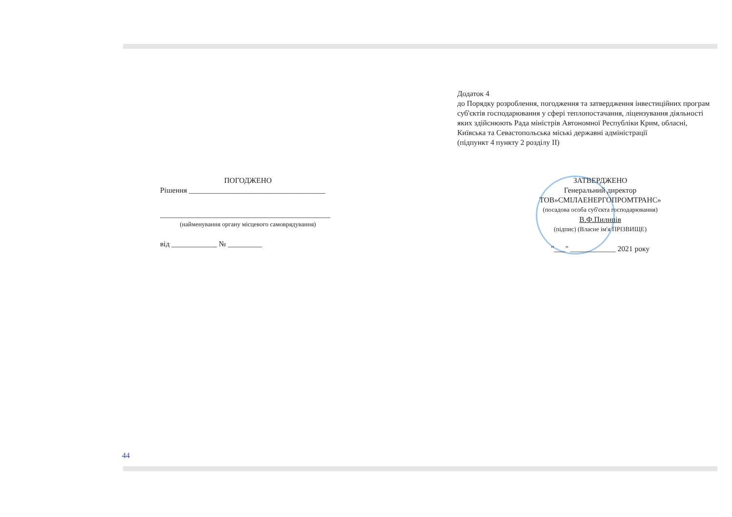Додаток 4
до Порядку розроблення, погодження та затвердження інвестиційних програм суб'єктів господарювання у сфері теплопостачання, ліцензування діяльності яких здійснюють Рада міністрів Автономної Республіки Крим, обласні, Київська та Севастопольська міські державні адміністрації
(підпункт 4 пункту 2 розділу II)
ПОГОДЖЕНО
Рішення ____________________________________
_____________________________________________
(найменування органу місцевого самоврядування)
від ____________ № _________
ЗАТВЕРДЖЕНО
Генеральний директор
ТОВ»СМІЛАЕНЕРГОПРОМТРАНС»
(посадова особа суб'єкта господарювання)
В.Ф.Пилипів
(підпис) (Власне ім'я ПРІЗВИЩЕ)
"___" ____________ 2021 року
44